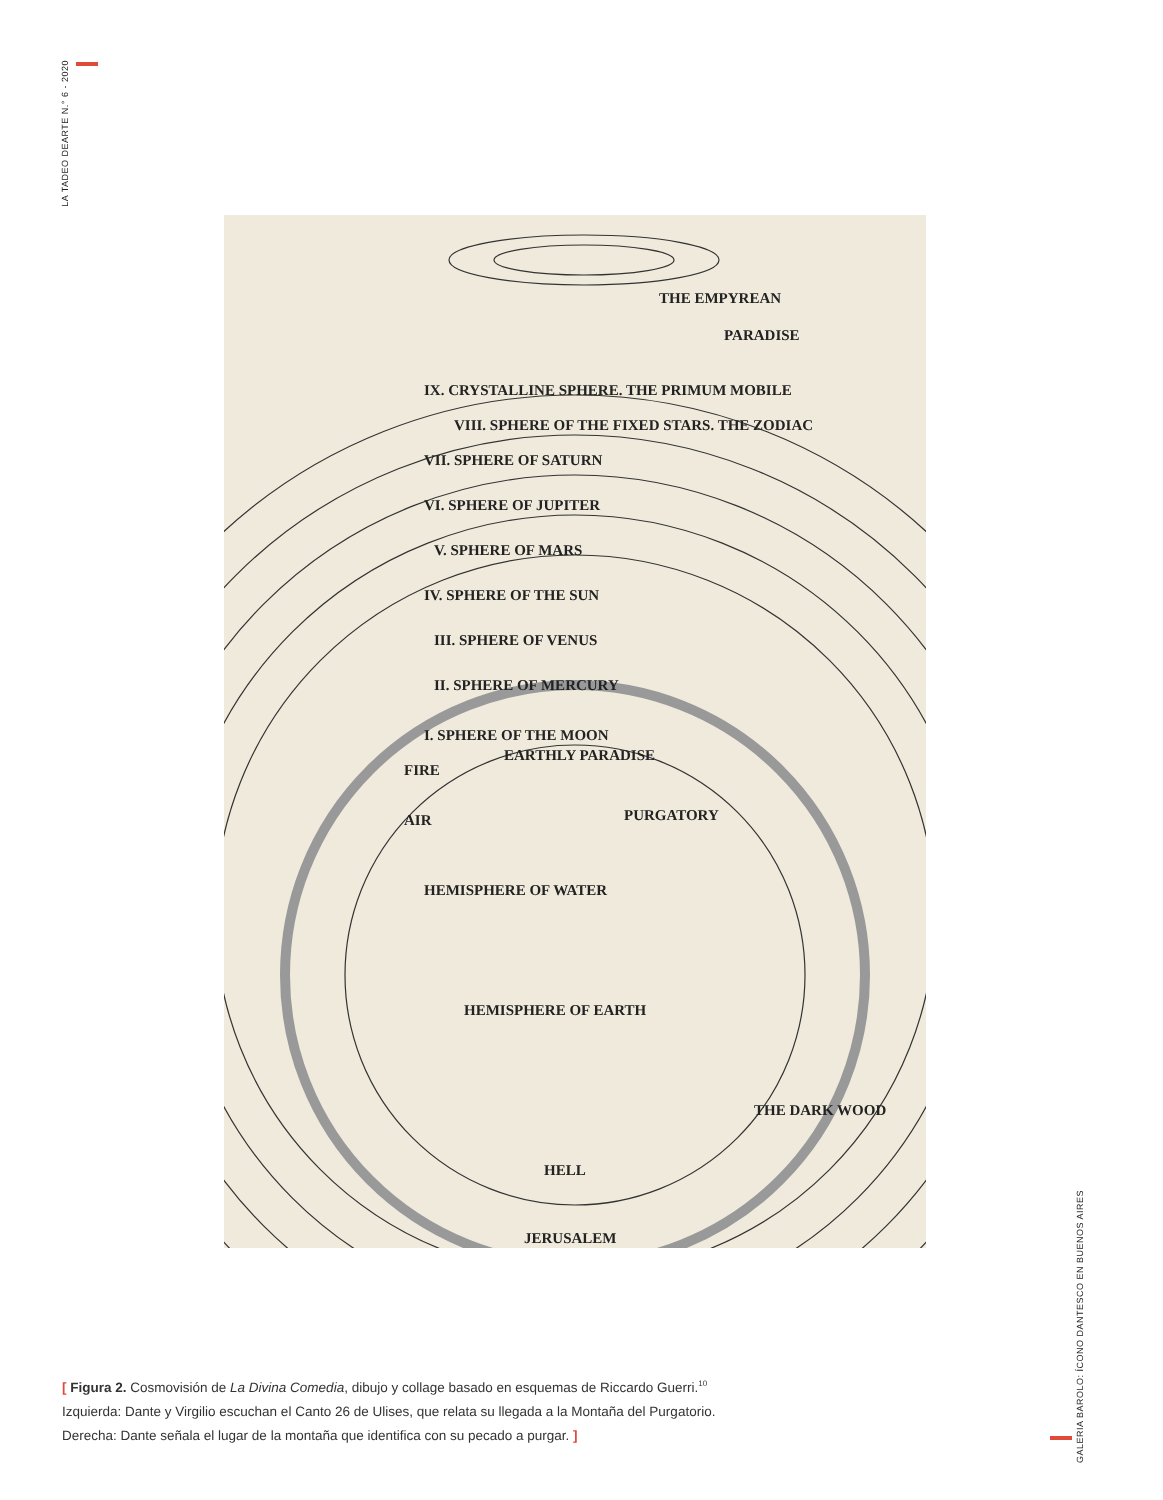LA TADEO DEARTE N.° 6 - 2020
THE EMPYREAN
PARADISE
IX. CRYSTALLINE SPHERE. THE PRIMUM MOBILE
VIII. SPHERE OF THE FIXED STARS. THE ZODIAC
VII. SPHERE OF SATURN
VI. SPHERE OF JUPITER
V. SPHERE OF MARS
IV. SPHERE OF THE SUN
III. SPHERE OF VENUS
II. SPHERE OF MERCURY
I. SPHERE OF THE MOON
EARTHLY PARADISE
FIRE
AIR
PURGATORY
HEMISPHERE OF WATER
HEMISPHERE OF EARTH
THE DARK WOOD
HELL
JERUSALEM
[ Figura 2. Cosmovisión de La Divina Comedia, dibujo y collage basado en esquemas de Riccardo Guerri.<sup>10</sup>
Izquierda: Dante y Virgilio escuchan el Canto 26 de Ulises, que relata su llegada a la Montaña del Purgatorio.
Derecha: Dante señala el lugar de la montaña que identifica con su pecado a purgar. ]
GALERIA BAROLO: ÍCONO DANTESCO EN BUENOS AIRES